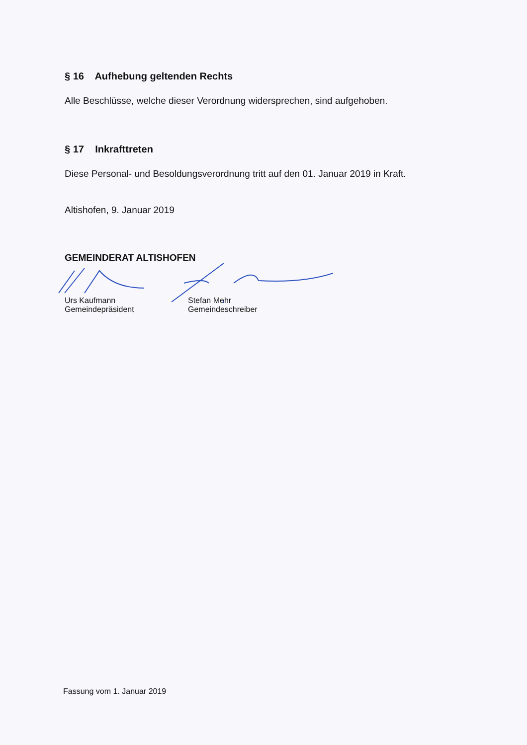§ 16 Aufhebung geltenden Rechts
Alle Beschlüsse, welche dieser Verordnung widersprechen, sind aufgehoben.
§ 17 Inkrafttreten
Diese Personal- und Besoldungsverordnung tritt auf den 01. Januar 2019 in Kraft.
Altishofen, 9. Januar 2019
GEMEINDERAT ALTISHOFEN
Urs Kaufmann
Gemeindepräsident
Stefan Mehr
Gemeindeschreiber
Fassung vom 1. Januar 2019